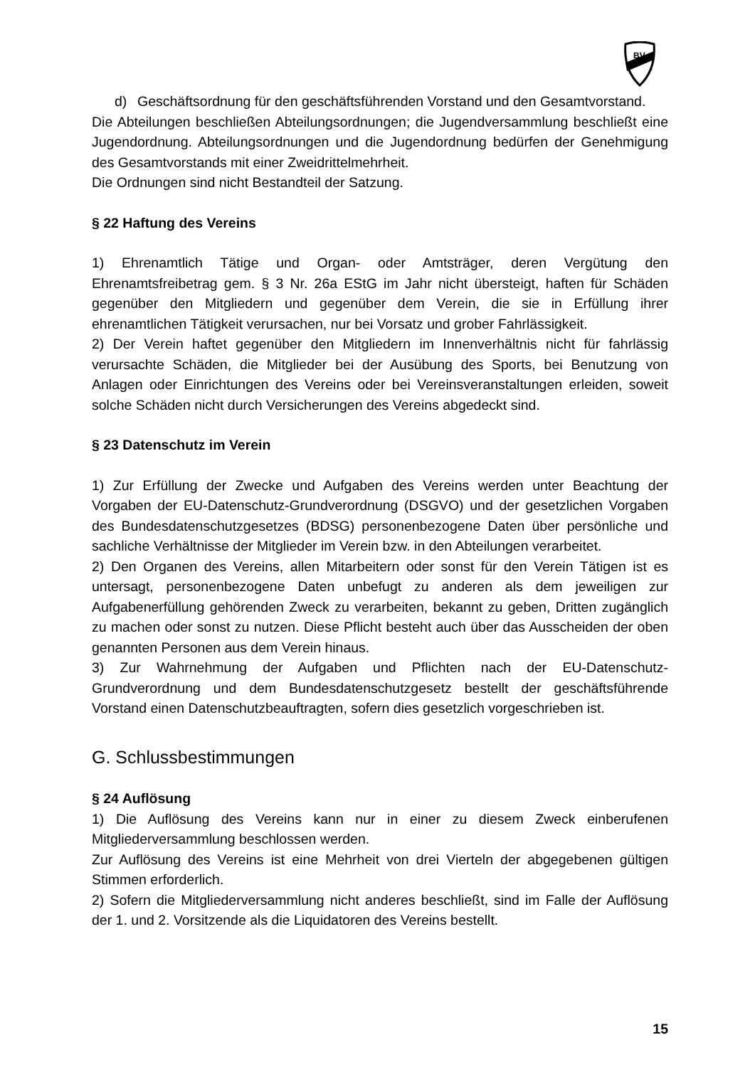BV
d) Geschäftsordnung für den geschäftsführenden Vorstand und den Gesamtvorstand.
Die Abteilungen beschließen Abteilungsordnungen; die Jugendversammlung beschließt eine Jugendordnung. Abteilungsordnungen und die Jugendordnung bedürfen der Genehmigung des Gesamtvorstands mit einer Zweidrittelmehrheit.
Die Ordnungen sind nicht Bestandteil der Satzung.
§ 22 Haftung des Vereins
1) Ehrenamtlich Tätige und Organ- oder Amtsträger, deren Vergütung den Ehrenamtsfreibetrag gem. § 3 Nr. 26a EStG im Jahr nicht übersteigt, haften für Schäden gegenüber den Mitgliedern und gegenüber dem Verein, die sie in Erfüllung ihrer ehrenamtlichen Tätigkeit verursachen, nur bei Vorsatz und grober Fahrlässigkeit.
2) Der Verein haftet gegenüber den Mitgliedern im Innenverhältnis nicht für fahrlässig verursachte Schäden, die Mitglieder bei der Ausübung des Sports, bei Benutzung von Anlagen oder Einrichtungen des Vereins oder bei Vereinsveranstaltungen erleiden, soweit solche Schäden nicht durch Versicherungen des Vereins abgedeckt sind.
§ 23 Datenschutz im Verein
1) Zur Erfüllung der Zwecke und Aufgaben des Vereins werden unter Beachtung der Vorgaben der EU-Datenschutz-Grundverordnung (DSGVO) und der gesetzlichen Vorgaben des Bundesdatenschutzgesetzes (BDSG) personenbezogene Daten über persönliche und sachliche Verhältnisse der Mitglieder im Verein bzw. in den Abteilungen verarbeitet.
2) Den Organen des Vereins, allen Mitarbeitern oder sonst für den Verein Tätigen ist es untersagt, personenbezogene Daten unbefugt zu anderen als dem jeweiligen zur Aufgabenerfüllung gehörenden Zweck zu verarbeiten, bekannt zu geben, Dritten zugänglich zu machen oder sonst zu nutzen. Diese Pflicht besteht auch über das Ausscheiden der oben genannten Personen aus dem Verein hinaus.
3) Zur Wahrnehmung der Aufgaben und Pflichten nach der EU-Datenschutz-Grundverordnung und dem Bundesdatenschutzgesetz bestellt der geschäftsführende Vorstand einen Datenschutzbeauftragten, sofern dies gesetzlich vorgeschrieben ist.
G. Schlussbestimmungen
§ 24 Auflösung
1) Die Auflösung des Vereins kann nur in einer zu diesem Zweck einberufenen Mitgliederversammlung beschlossen werden.
Zur Auflösung des Vereins ist eine Mehrheit von drei Vierteln der abgegebenen gültigen Stimmen erforderlich.
2) Sofern die Mitgliederversammlung nicht anderes beschließt, sind im Falle der Auflösung der 1. und 2. Vorsitzende als die Liquidatoren des Vereins bestellt.
15